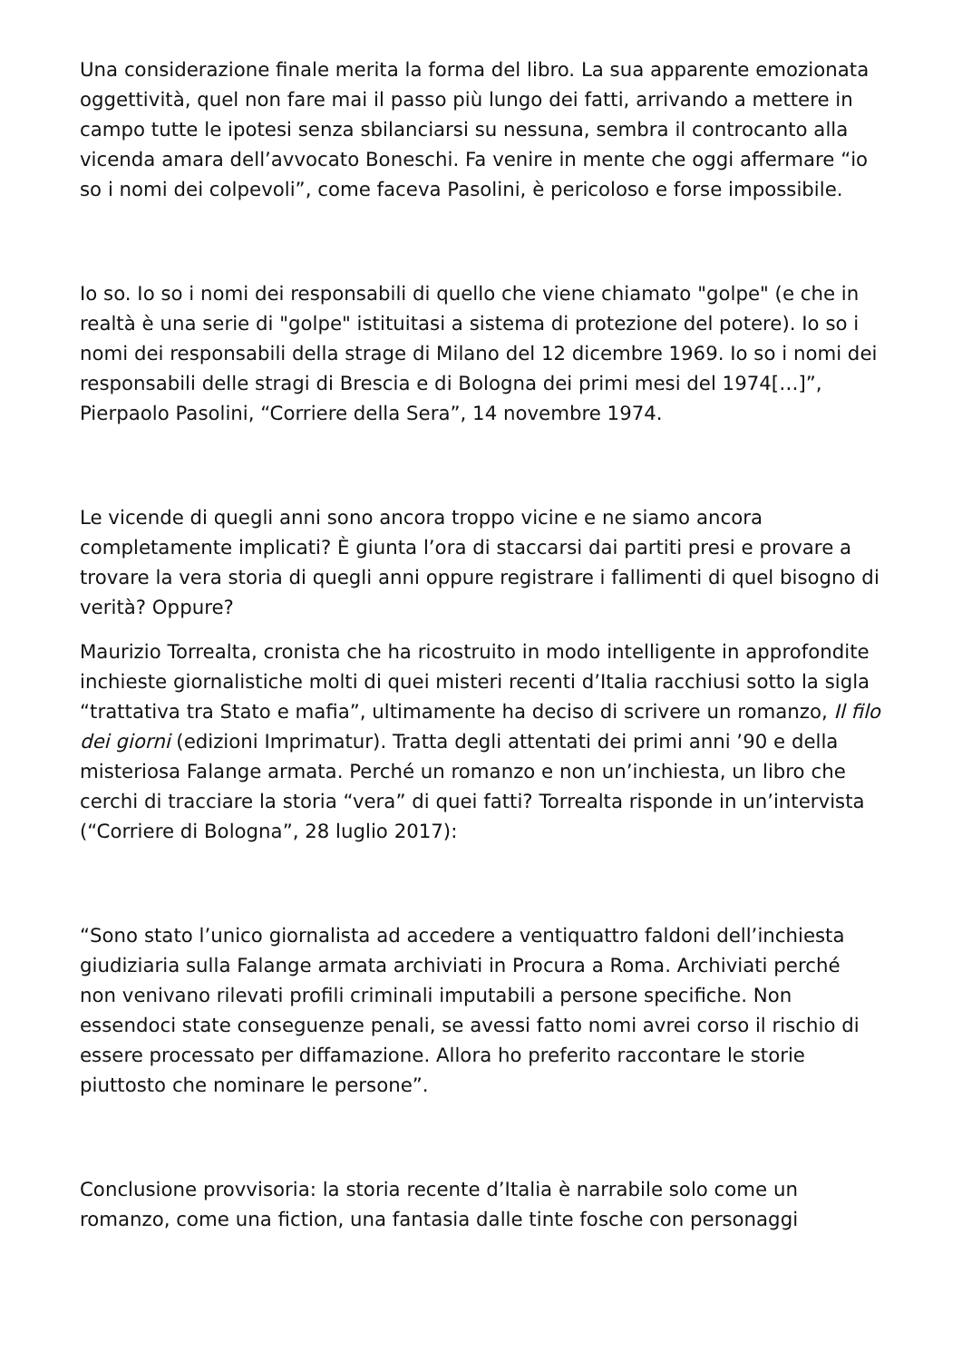Una considerazione finale merita la forma del libro. La sua apparente emozionata oggettività, quel non fare mai il passo più lungo dei fatti, arrivando a mettere in campo tutte le ipotesi senza sbilanciarsi su nessuna, sembra il controcanto alla vicenda amara dell’avvocato Boneschi. Fa venire in mente che oggi affermare “io so i nomi dei colpevoli”, come faceva Pasolini, è pericoloso e forse impossibile.
Io so. Io so i nomi dei responsabili di quello che viene chiamato "golpe" (e che in realtà è una serie di "golpe" istituitasi a sistema di protezione del potere). Io so i nomi dei responsabili della strage di Milano del 12 dicembre 1969. Io so i nomi dei responsabili delle stragi di Brescia e di Bologna dei primi mesi del 1974[…]”, Pierpaolo Pasolini, “Corriere della Sera”, 14 novembre 1974.
Le vicende di quegli anni sono ancora troppo vicine e ne siamo ancora completamente implicati? È giunta l’ora di staccarsi dai partiti presi e provare a trovare la vera storia di quegli anni oppure registrare i fallimenti di quel bisogno di verità? Oppure?
Maurizio Torrealta, cronista che ha ricostruito in modo intelligente in approfondite inchieste giornalistiche molti di quei misteri recenti d’Italia racchiusi sotto la sigla “trattativa tra Stato e mafia”, ultimamente ha deciso di scrivere un romanzo, Il filo dei giorni (edizioni Imprimatur). Tratta degli attentati dei primi anni ’90 e della misteriosa Falange armata. Perché un romanzo e non un’inchiesta, un libro che cerchi di tracciare la storia “vera” di quei fatti? Torrealta risponde in un’intervista (“Corriere di Bologna”, 28 luglio 2017):
“Sono stato l’unico giornalista ad accedere a ventiquattro faldoni dell’inchiesta giudiziaria sulla Falange armata archiviati in Procura a Roma. Archiviati perché non venivano rilevati profili criminali imputabili a persone specifiche. Non essendoci state conseguenze penali, se avessi fatto nomi avrei corso il rischio di essere processato per diffamazione. Allora ho preferito raccontare le storie piuttosto che nominare le persone”.
Conclusione provvisoria: la storia recente d’Italia è narrabile solo come un romanzo, come una fiction, una fantasia dalle tinte fosche con personaggi